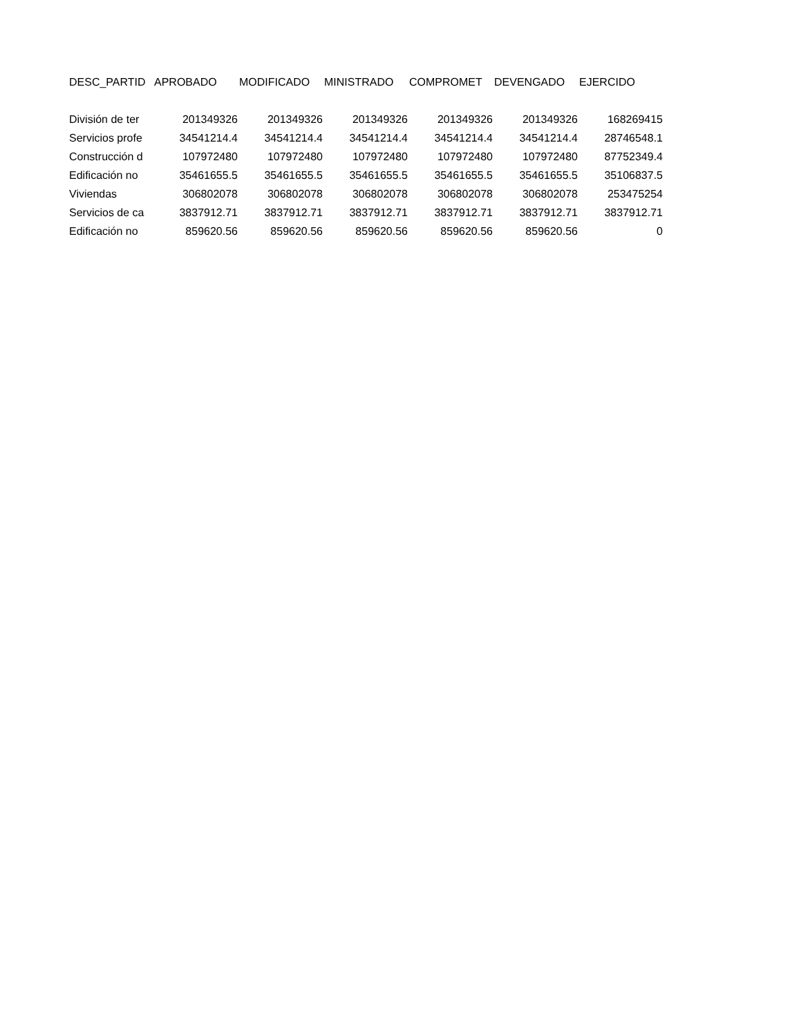| DESC_PARTID | APROBADO | MODIFICADO | MINISTRADO | COMPROMET | DEVENGADO | EJERCIDO |
| --- | --- | --- | --- | --- | --- | --- |
| División de ter | 201349326 | 201349326 | 201349326 | 201349326 | 201349326 | 168269415 |
| Servicios profe | 34541214.4 | 34541214.4 | 34541214.4 | 34541214.4 | 34541214.4 | 28746548.1 |
| Construcción d | 107972480 | 107972480 | 107972480 | 107972480 | 107972480 | 87752349.4 |
| Edificación no | 35461655.5 | 35461655.5 | 35461655.5 | 35461655.5 | 35461655.5 | 35106837.5 |
| Viviendas | 306802078 | 306802078 | 306802078 | 306802078 | 306802078 | 253475254 |
| Servicios de ca | 3837912.71 | 3837912.71 | 3837912.71 | 3837912.71 | 3837912.71 | 3837912.71 |
| Edificación no | 859620.56 | 859620.56 | 859620.56 | 859620.56 | 859620.56 | 0 |